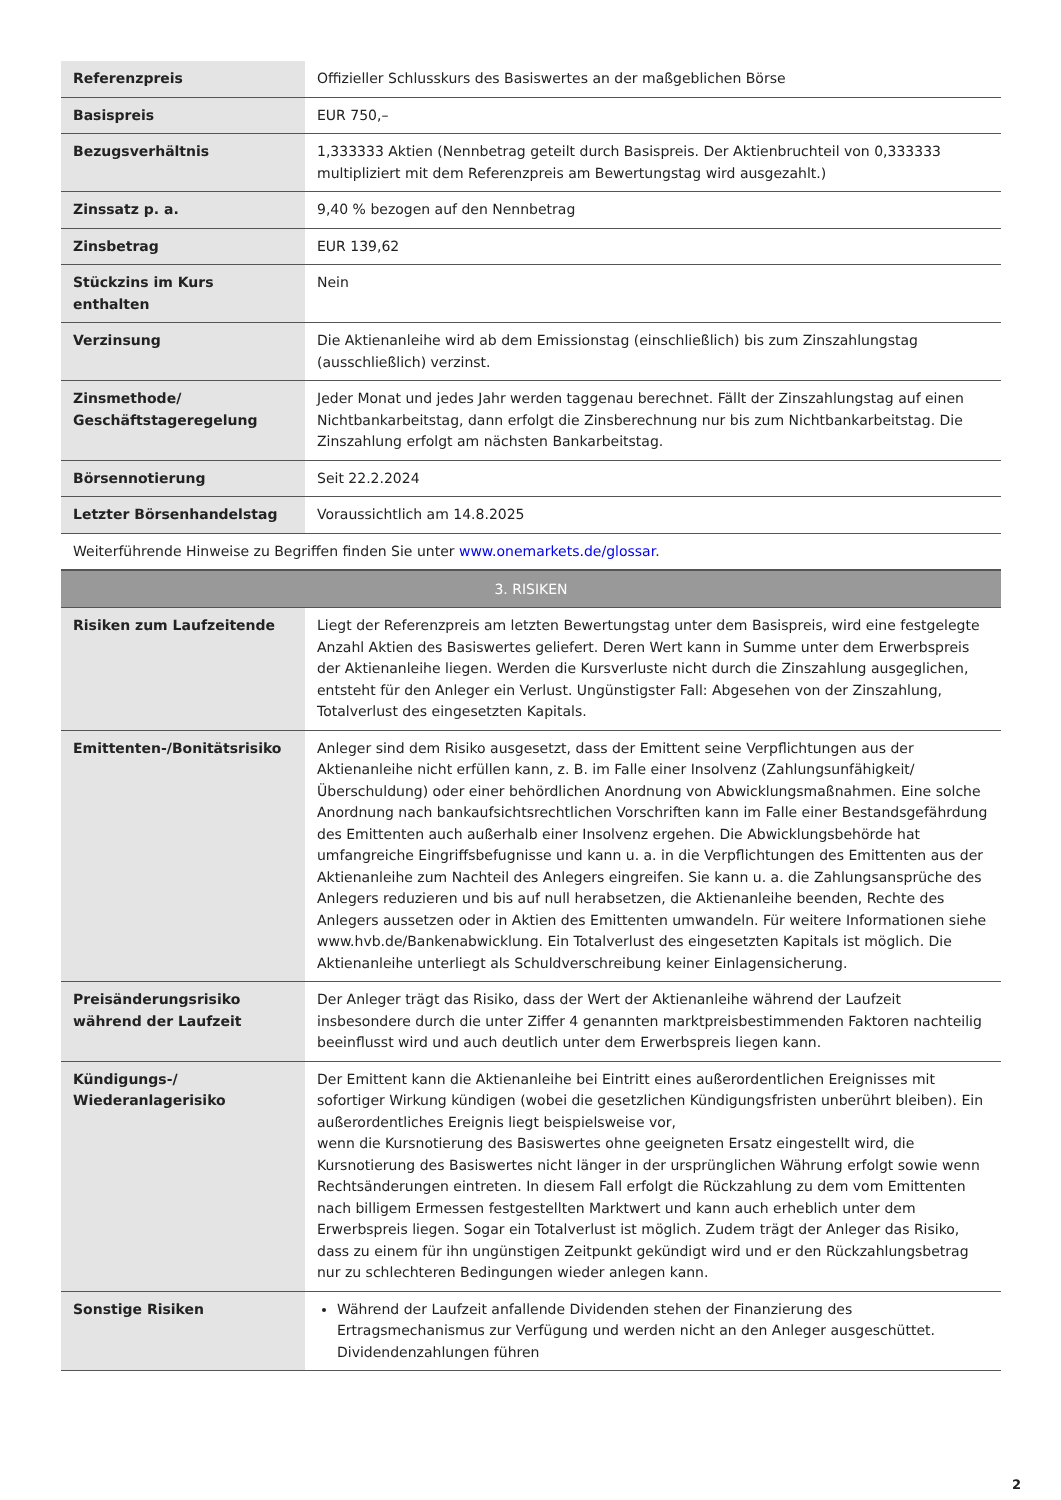| Referenzpreis | Offizieller Schlusskurs des Basiswertes an der maßgeblichen Börse |
| Basispreis | EUR 750,– |
| Bezugsverhältnis | 1,333333 Aktien (Nennbetrag geteilt durch Basispreis. Der Aktienbruchteil von 0,333333 multipliziert mit dem Referenzpreis am Bewertungstag wird ausgezahlt.) |
| Zinssatz p. a. | 9,40 % bezogen auf den Nennbetrag |
| Zinsbetrag | EUR 139,62 |
| Stückzins im Kurs enthalten | Nein |
| Verzinsung | Die Aktienanleihe wird ab dem Emissionstag (einschließlich) bis zum Zinszahlungstag (ausschließlich) verzinst. |
| Zinsmethode/ Geschäftstageregelung | Jeder Monat und jedes Jahr werden taggenau berechnet. Fällt der Zinszahlungstag auf einen Nichtbankarbeitstag, dann erfolgt die Zinsberechnung nur bis zum Nichtbankarbeitstag. Die Zinszahlung erfolgt am nächsten Bankarbeitstag. |
| Börsennotierung | Seit 22.2.2024 |
| Letzter Börsenhandelstag | Voraussichtlich am 14.8.2025 |
| Weiterführende Hinweise zu Begriffen finden Sie unter www.onemarkets.de/glossar . | |
| 3. RISIKEN | |
| Risiken zum Laufzeitende | Liegt der Referenzpreis am letzten Bewertungstag unter dem Basispreis, wird eine festgelegte Anzahl Aktien des Basiswertes geliefert. Deren Wert kann in Summe unter dem Erwerbspreis der Aktienanleihe liegen. Werden die Kursverluste nicht durch die Zinszahlung ausgeglichen, entsteht für den Anleger ein Verlust. Ungünstigster Fall: Abgesehen von der Zinszahlung, Totalverlust des eingesetzten Kapitals. |
| Emittenten-/Bonitätsrisiko | Anleger sind dem Risiko ausgesetzt, dass der Emittent seine Verpflichtungen aus der Aktienanleihe nicht erfüllen kann, z. B. im Falle einer Insolvenz (Zahlungsunfähigkeit/Überschuldung) oder einer behördlichen Anordnung von Abwicklungsmaßnahmen. Eine solche Anordnung nach bankaufsichtsrechtlichen Vorschriften kann im Falle einer Bestandsgefährdung des Emittenten auch außerhalb einer Insolvenz ergehen. Die Abwicklungsbehörde hat umfangreiche Eingriffsbefugnisse und kann u. a. in die Verpflichtungen des Emittenten aus der Aktienanleihe zum Nachteil des Anlegers eingreifen. Sie kann u. a. die Zahlungsansprüche des Anlegers reduzieren und bis auf null herabsetzen, die Aktienanleihe beenden, Rechte des Anlegers aussetzen oder in Aktien des Emittenten umwandeln. Für weitere Informationen siehe www.hvb.de/Bankenabwicklung. Ein Totalverlust des eingesetzten Kapitals ist möglich. Die Aktienanleihe unterliegt als Schuldverschreibung keiner Einlagensicherung. |
| Preisänderungsrisiko während der Laufzeit | Der Anleger trägt das Risiko, dass der Wert der Aktienanleihe während der Laufzeit insbesondere durch die unter Ziffer 4 genannten marktpreisbestimmenden Faktoren nachteilig beeinflusst wird und auch deutlich unter dem Erwerbspreis liegen kann. |
| Kündigungs-/ Wiederanlagerisiko | Der Emittent kann die Aktienanleihe bei Eintritt eines außerordentlichen Ereignisses mit sofortiger Wirkung kündigen (wobei die gesetzlichen Kündigungsfristen unberührt bleiben). Ein außerordentliches Ereignis liegt beispielsweise vor, wenn die Kursnotierung des Basiswertes ohne geeigneten Ersatz eingestellt wird, die Kursnotierung des Basiswertes nicht länger in der ursprünglichen Währung erfolgt sowie wenn Rechtsänderungen eintreten. In diesem Fall erfolgt die Rückzahlung zu dem vom Emittenten nach billigem Ermessen festgestellten Marktwert und kann auch erheblich unter dem Erwerbspreis liegen. Sogar ein Totalverlust ist möglich. Zudem trägt der Anleger das Risiko, dass zu einem für ihn ungünstigen Zeitpunkt gekündigt wird und er den Rückzahlungsbetrag nur zu schlechteren Bedingungen wieder anlegen kann. |
| Sonstige Risiken | Während der Laufzeit anfallende Dividenden stehen der Finanzierung des Ertragsmechanismus zur Verfügung und werden nicht an den Anleger ausgeschüttet. Dividendenzahlungen führen |
2